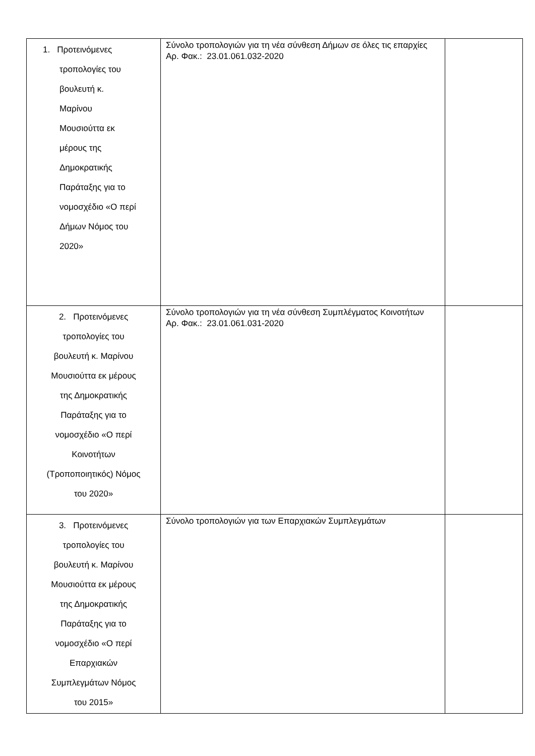| 1. Προτεινόμενες τροπολογίες του βουλευτή κ. Μαρίνου Μουσιούττα εκ μέρους της Δημοκρατικής Παράταξης για το νομοσχέδιο «Ο περί Δήμων Νόμος του 2020» | Σύνολο τροπολογιών για τη νέα σύνθεση Δήμων σε όλες τις επαρχίες Αρ. Φακ.: 23.01.061.032-2020 | |
| 2. Προτεινόμενες τροπολογίες του βουλευτή κ. Μαρίνου Μουσιούττα εκ μέρους της Δημοκρατικής Παράταξης για το νομοσχέδιο «Ο περί Κοινοτήτων (Τροποποιητικός) Νόμος του 2020» | Σύνολο τροπολογιών για τη νέα σύνθεση Συμπλέγματος Κοινοτήτων Αρ. Φακ.: 23.01.061.031-2020 | |
| 3. Προτεινόμενες τροπολογίες του βουλευτή κ. Μαρίνου Μουσιούττα εκ μέρους της Δημοκρατικής Παράταξης για το νομοσχέδιο «Ο περί Επαρχιακών Συμπλεγμάτων Νόμος του 2015» | Σύνολο τροπολογιών για των Επαρχιακών Συμπλεγμάτων | |